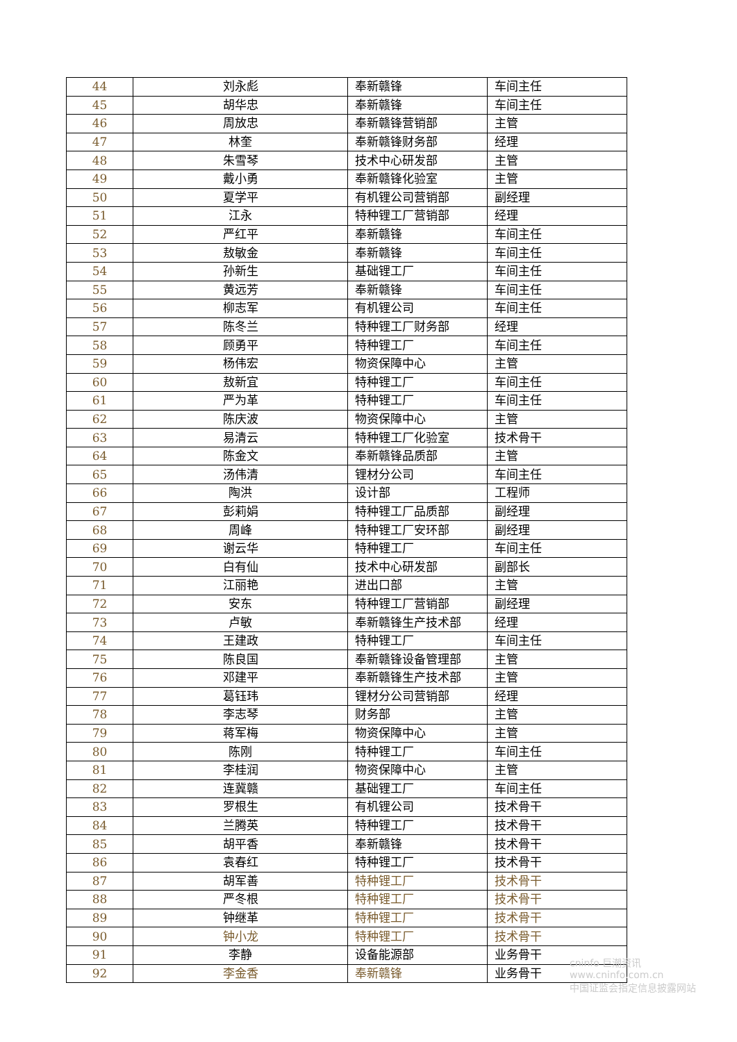| 44 | 刘永彪 | 奉新赣锋 | 车间主任 |
| 45 | 胡华忠 | 奉新赣锋 | 车间主任 |
| 46 | 周放忠 | 奉新赣锋营销部 | 主管 |
| 47 | 林奎 | 奉新赣锋财务部 | 经理 |
| 48 | 朱雪琴 | 技术中心研发部 | 主管 |
| 49 | 戴小勇 | 奉新赣锋化验室 | 主管 |
| 50 | 夏学平 | 有机锂公司营销部 | 副经理 |
| 51 | 江永 | 特种锂工厂营销部 | 经理 |
| 52 | 严红平 | 奉新赣锋 | 车间主任 |
| 53 | 敖敏金 | 奉新赣锋 | 车间主任 |
| 54 | 孙新生 | 基础锂工厂 | 车间主任 |
| 55 | 黄远芳 | 奉新赣锋 | 车间主任 |
| 56 | 柳志军 | 有机锂公司 | 车间主任 |
| 57 | 陈冬兰 | 特种锂工厂财务部 | 经理 |
| 58 | 顾勇平 | 特种锂工厂 | 车间主任 |
| 59 | 杨伟宏 | 物资保障中心 | 主管 |
| 60 | 敖新宜 | 特种锂工厂 | 车间主任 |
| 61 | 严为革 | 特种锂工厂 | 车间主任 |
| 62 | 陈庆波 | 物资保障中心 | 主管 |
| 63 | 易清云 | 特种锂工厂化验室 | 技术骨干 |
| 64 | 陈金文 | 奉新赣锋品质部 | 主管 |
| 65 | 汤伟清 | 锂材分公司 | 车间主任 |
| 66 | 陶洪 | 设计部 | 工程师 |
| 67 | 彭莉娟 | 特种锂工厂品质部 | 副经理 |
| 68 | 周峰 | 特种锂工厂安环部 | 副经理 |
| 69 | 谢云华 | 特种锂工厂 | 车间主任 |
| 70 | 白有仙 | 技术中心研发部 | 副部长 |
| 71 | 江丽艳 | 进出口部 | 主管 |
| 72 | 安东 | 特种锂工厂营销部 | 副经理 |
| 73 | 卢敏 | 奉新赣锋生产技术部 | 经理 |
| 74 | 王建政 | 特种锂工厂 | 车间主任 |
| 75 | 陈良国 | 奉新赣锋设备管理部 | 主管 |
| 76 | 邓建平 | 奉新赣锋生产技术部 | 主管 |
| 77 | 葛钰玮 | 锂材分公司营销部 | 经理 |
| 78 | 李志琴 | 财务部 | 主管 |
| 79 | 蒋军梅 | 物资保障中心 | 主管 |
| 80 | 陈刚 | 特种锂工厂 | 车间主任 |
| 81 | 李桂润 | 物资保障中心 | 主管 |
| 82 | 连冀赣 | 基础锂工厂 | 车间主任 |
| 83 | 罗根生 | 有机锂公司 | 技术骨干 |
| 84 | 兰腾英 | 特种锂工厂 | 技术骨干 |
| 85 | 胡平香 | 奉新赣锋 | 技术骨干 |
| 86 | 袁春红 | 特种锂工厂 | 技术骨干 |
| 87 | 胡军善 | 特种锂工厂 | 技术骨干 |
| 88 | 严冬根 | 特种锂工厂 | 技术骨干 |
| 89 | 钟继革 | 特种锂工厂 | 技术骨干 |
| 90 | 钟小龙 | 特种锂工厂 | 技术骨干 |
| 91 | 李静 | 设备能源部 | 业务骨干 |
| 92 | 李金香 | 奉新赣锋 | 业务骨干 |
cninfo 巨潮资讯
www.cninfo.com.cn
中国证监会指定信息披露网站